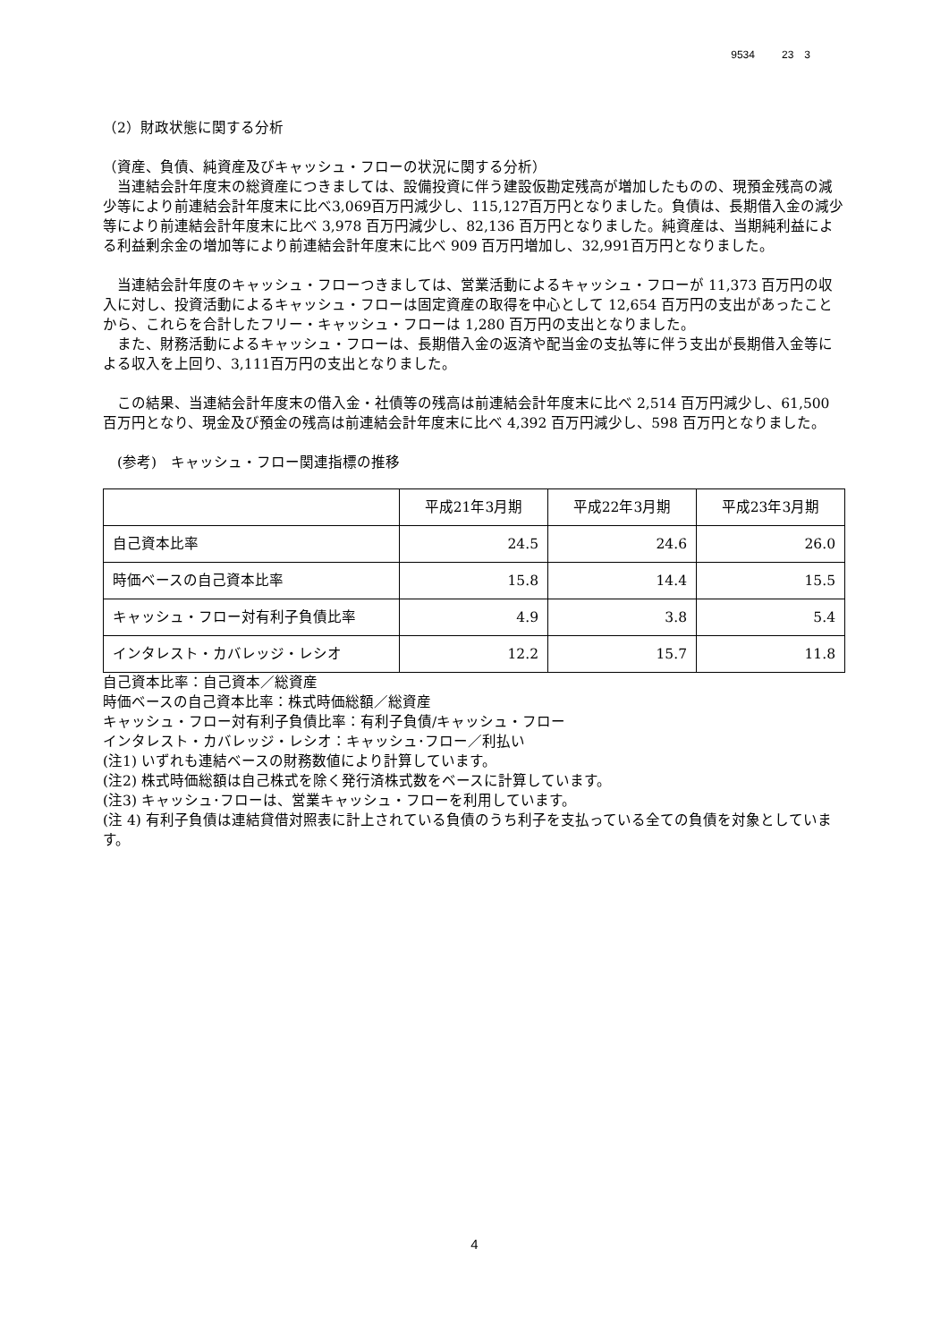9534 23　3
（2）財政状態に関する分析
（資産、負債、純資産及びキャッシュ・フローの状況に関する分析）
　当連結会計年度末の総資産につきましては、設備投資に伴う建設仮勘定残高が増加したものの、現預金残高の減少等により前連結会計年度末に比べ3,069百万円減少し、115,127百万円となりました。負債は、長期借入金の減少等により前連結会計年度末に比べ 3,978 百万円減少し、82,136 百万円となりました。純資産は、当期純利益による利益剰余金の増加等により前連結会計年度末に比べ 909 百万円増加し、32,991百万円となりました。
　当連結会計年度のキャッシュ・フローつきましては、営業活動によるキャッシュ・フローが 11,373 百万円の収入に対し、投資活動によるキャッシュ・フローは固定資産の取得を中心として 12,654 百万円の支出があったことから、これらを合計したフリー・キャッシュ・フローは 1,280 百万円の支出となりました。
　また、財務活動によるキャッシュ・フローは、長期借入金の返済や配当金の支払等に伴う支出が長期借入金等による収入を上回り、3,111百万円の支出となりました。
　この結果、当連結会計年度末の借入金・社債等の残高は前連結会計年度末に比べ 2,514 百万円減少し、61,500 百万円となり、現金及び預金の残高は前連結会計年度末に比べ 4,392 百万円減少し、598 百万円となりました。
　(参考)　キャッシュ・フロー関連指標の推移
| | 平成21年3月期 | 平成22年3月期 | 平成23年3月期 |
| --- | --- | --- | --- |
| 自己資本比率 | 24.5 | 24.6 | 26.0 |
| 時価ベースの自己資本比率 | 15.8 | 14.4 | 15.5 |
| キャッシュ・フロー対有利子負債比率 | 4.9 | 3.8 | 5.4 |
| インタレスト・カバレッジ・レシオ | 12.2 | 15.7 | 11.8 |
自己資本比率：自己資本／総資産
時価ベースの自己資本比率：株式時価総額／総資産
キャッシュ・フロー対有利子負債比率：有利子負債/キャッシュ・フロー
インタレスト・カバレッジ・レシオ：キャッシュ･フロー／利払い
(注1) いずれも連結ベースの財務数値により計算しています。
(注2) 株式時価総額は自己株式を除く発行済株式数をベースに計算しています。
(注3) キャッシュ･フローは、営業キャッシュ・フローを利用しています。
(注 4) 有利子負債は連結貸借対照表に計上されている負債のうち利子を支払っている全ての負債を対象としています。
4